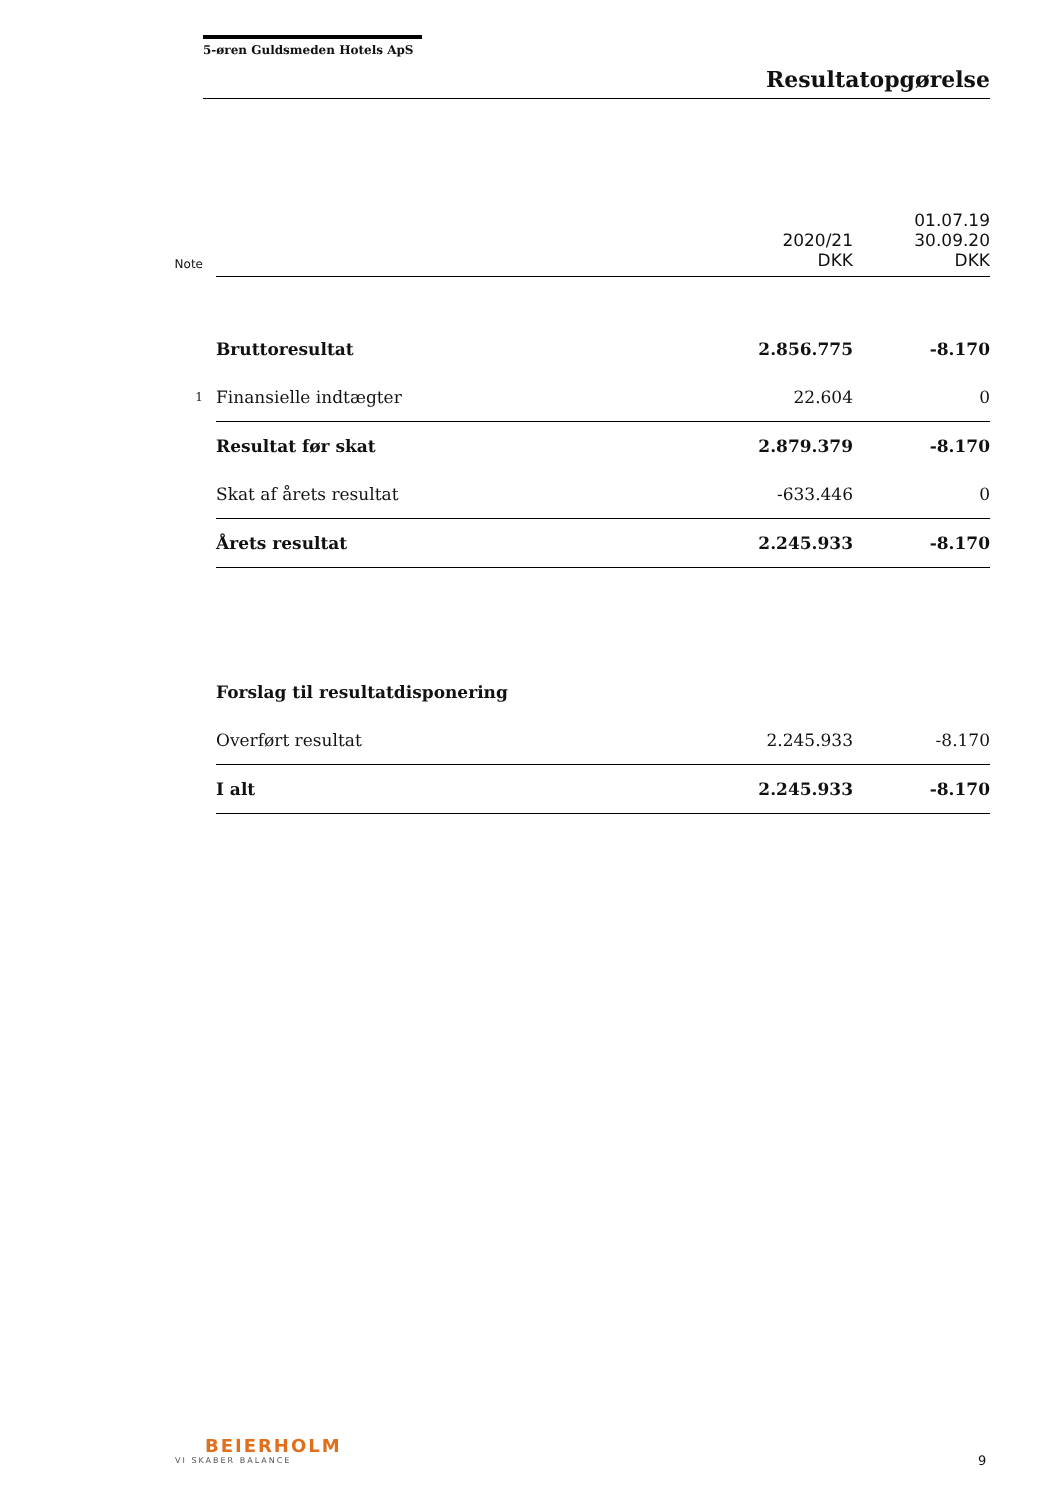5-øren Guldsmeden Hotels ApS
Resultatopgørelse
| Note | | 2020/21 DKK | 01.07.19 30.09.20 DKK |
| | Bruttoresultat | 2.856.775 | -8.170 |
| 1 | Finansielle indtægter | 22.604 | 0 |
| | Resultat før skat | 2.879.379 | -8.170 |
| | Skat af årets resultat | -633.446 | 0 |
| | Årets resultat | 2.245.933 | -8.170 |
| | Forslag til resultatdisponering | | |
| | Overført resultat | 2.245.933 | -8.170 |
| | I alt | 2.245.933 | -8.170 |
BEIERHOLM
VI SKABER BALANCE
9